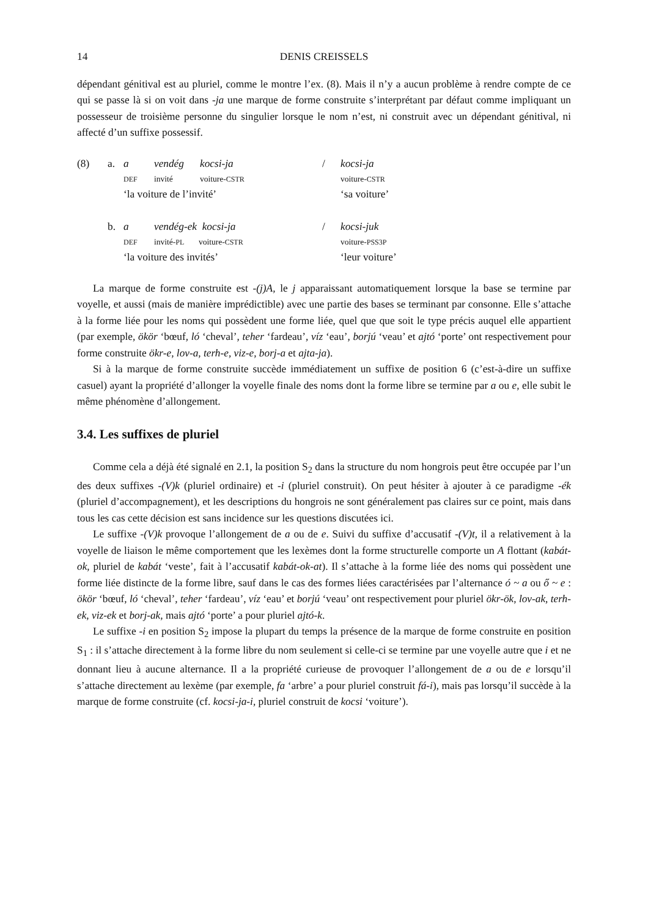14 DENIS CREISSELS
dépendant génitival est au pluriel, comme le montre l’ex. (8). Mais il n’y a aucun problème à rendre compte de ce qui se passe là si on voit dans -ja une marque de forme construite s’interprétant par défaut comme impliquant un possesseur de troisième personne du singulier lorsque le nom n’est, ni construit avec un dépendant génitival, ni affecté d’un suffixe possessif.
| (8) | a. | a | vendég | kocsi-ja | / | kocsi-ja |
| | | DEF | invité | voiture- CSTR | | voiture- CSTR |
| | | ‘la voiture de l’invité’ | | | | ‘sa voiture’ |
| | b. | a | vendég-ek kocsi-ja | | / | kocsi-juk |
| | | DEF | invité- PL voiture- CSTR | | | voiture- PSS3P |
| | | ‘la voiture des invités’ | | | | ‘leur voiture’ |
La marque de forme construite est -(j)A, le j apparaissant automatiquement lorsque la base se termine par voyelle, et aussi (mais de manière imprédictible) avec une partie des bases se terminant par consonne. Elle s’attache à la forme liée pour les noms qui possèdent une forme liée, quel que que soit le type précis auquel elle appartient (par exemple, ökör ‘bœuf, ló ‘cheval’, teher ‘fardeau’, víz ‘eau’, borjú ‘veau’ et ajtó ‘porte’ ont respectivement pour forme construite ökr-e, lov-a, terh-e, viz-e, borj-a et ajta-ja).
Si à la marque de forme construite succède immédiatement un suffixe de position 6 (c’est-à-dire un suffixe casuel) ayant la propriété d’allonger la voyelle finale des noms dont la forme libre se termine par a ou e, elle subit le même phénomène d’allongement.
3.4. Les suffixes de pluriel
Comme cela a déjà été signalé en 2.1, la position S<sub>2</sub> dans la structure du nom hongrois peut être occupée par l’un des deux suffixes -(V)k (pluriel ordinaire) et -i (pluriel construit). On peut hésiter à ajouter à ce paradigme -ék (pluriel d’accompagnement), et les descriptions du hongrois ne sont généralement pas claires sur ce point, mais dans tous les cas cette décision est sans incidence sur les questions discutées ici.
Le suffixe -(V)k provoque l’allongement de a ou de e. Suivi du suffixe d’accusatif -(V)t, il a relativement à la voyelle de liaison le même comportement que les lexèmes dont la forme structurelle comporte un A flottant (kabát-ok, pluriel de kabát ‘veste’, fait à l’accusatif kabát-ok-at). Il s’attache à la forme liée des noms qui possèdent une forme liée distincte de la forme libre, sauf dans le cas des formes liées caractérisées par l’alternance ó ~ a ou ő ~ e : ökör ‘bœuf, ló ‘cheval’, teher ‘fardeau’, víz ‘eau’ et borjú ‘veau’ ont respectivement pour pluriel ökr-ök, lov-ak, terh-ek, viz-ek et borj-ak, mais ajtó ‘porte’ a pour pluriel ajtó-k.
Le suffixe -i en position S<sub>2</sub> impose la plupart du temps la présence de la marque de forme construite en position S<sub>1</sub> : il s’attache directement à la forme libre du nom seulement si celle-ci se termine par une voyelle autre que i et ne donnant lieu à aucune alternance. Il a la propriété curieuse de provoquer l’allongement de a ou de e lorsqu’il s’attache directement au lexème (par exemple, fa ‘arbre’ a pour pluriel construit fá-i), mais pas lorsqu’il succède à la marque de forme construite (cf. kocsi-ja-i, pluriel construit de kocsi ‘voiture’).